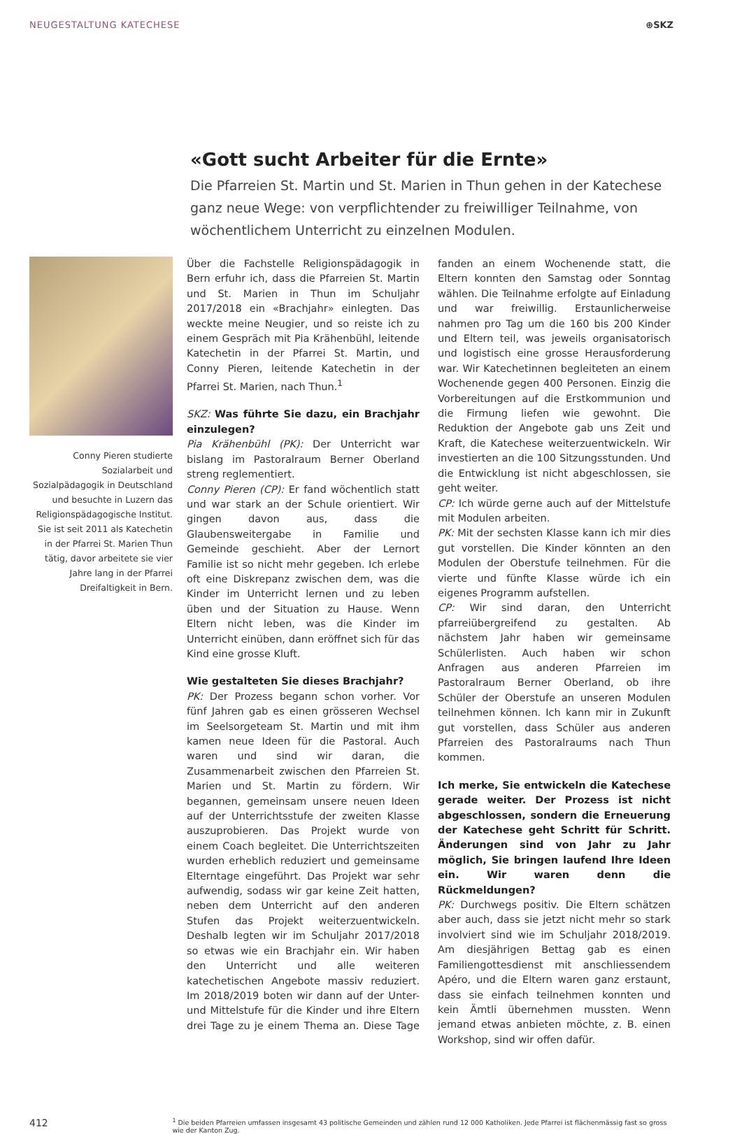NEUGESTALTUNG KATECHESE ⊕SKZ
«Gott sucht Arbeiter für die Ernte»
Die Pfarreien St. Martin und St. Marien in Thun gehen in der Katechese ganz neue Wege: von verpflichtender zu freiwilliger Teilnahme, von wöchentlichem Unterricht zu einzelnen Modulen.
Conny Pieren studierte Sozialarbeit und Sozialpädagogik in Deutschland und besuchte in Luzern das Religionspädagogische Institut. Sie ist seit 2011 als Katechetin in der Pfarrei St. Marien Thun tätig, davor arbeitete sie vier Jahre lang in der Pfarrei Dreifaltigkeit in Bern.
Über die Fachstelle Religionspädagogik in Bern erfuhr ich, dass die Pfarreien St. Martin und St. Marien in Thun im Schuljahr 2017/2018 ein «Brachjahr» einlegten. Das weckte meine Neugier, und so reiste ich zu einem Gespräch mit Pia Krähenbühl, leitende Katechetin in der Pfarrei St. Martin, und Conny Pieren, leitende Katechetin in der Pfarrei St. Marien, nach Thun.<sup>1</sup>
SKZ: Was führte Sie dazu, ein Brachjahr einzulegen?
Pia Krähenbühl (PK): Der Unterricht war bislang im Pastoralraum Berner Oberland streng reglementiert.
Conny Pieren (CP): Er fand wöchentlich statt und war stark an der Schule orientiert. Wir gingen davon aus, dass die Glaubensweitergabe in Familie und Gemeinde geschieht. Aber der Lernort Familie ist so nicht mehr gegeben. Ich erlebe oft eine Diskrepanz zwischen dem, was die Kinder im Unterricht lernen und zu leben üben und der Situation zu Hause. Wenn Eltern nicht leben, was die Kinder im Unterricht einüben, dann eröffnet sich für das Kind eine grosse Kluft.
Wie gestalteten Sie dieses Brachjahr?
PK: Der Prozess begann schon vorher. Vor fünf Jahren gab es einen grösseren Wechsel im Seelsorgeteam St. Martin und mit ihm kamen neue Ideen für die Pastoral. Auch waren und sind wir daran, die Zusammenarbeit zwischen den Pfarreien St. Marien und St. Martin zu fördern. Wir begannen, gemeinsam unsere neuen Ideen auf der Unterrichtsstufe der zweiten Klasse auszuprobieren. Das Projekt wurde von einem Coach begleitet. Die Unterrichtszeiten wurden erheblich reduziert und gemeinsame Elterntage eingeführt. Das Projekt war sehr aufwendig, sodass wir gar keine Zeit hatten, neben dem Unterricht auf den anderen Stufen das Projekt weiterzuentwickeln. Deshalb legten wir im Schuljahr 2017/2018 so etwas wie ein Brachjahr ein. Wir haben den Unterricht und alle weiteren katechetischen Angebote massiv reduziert. Im 2018/2019 boten wir dann auf der Unter- und Mittelstufe für die Kinder und ihre Eltern drei Tage zu je einem Thema an. Diese Tage fanden an einem Wochenende statt, die Eltern konnten den Samstag oder Sonntag wählen. Die Teilnahme erfolgte auf Einladung und war freiwillig. Erstaunlicherweise nahmen pro Tag um die 160 bis 200 Kinder und Eltern teil, was jeweils organisatorisch und logistisch eine grosse Herausforderung war. Wir Katechetinnen begleiteten an einem Wochenende gegen 400 Personen. Einzig die Vorbereitungen auf die Erstkommunion und die Firmung liefen wie gewohnt. Die Reduktion der Angebote gab uns Zeit und Kraft, die Katechese weiterzuentwickeln. Wir investierten an die 100 Sitzungsstunden. Und die Entwicklung ist nicht abgeschlossen, sie geht weiter.
CP: Ich würde gerne auch auf der Mittelstufe mit Modulen arbeiten.
PK: Mit der sechsten Klasse kann ich mir dies gut vorstellen. Die Kinder könnten an den Modulen der Oberstufe teilnehmen. Für die vierte und fünfte Klasse würde ich ein eigenes Programm aufstellen.
CP: Wir sind daran, den Unterricht pfarreiübergreifend zu gestalten. Ab nächstem Jahr haben wir gemeinsame Schülerlisten. Auch haben wir schon Anfragen aus anderen Pfarreien im Pastoralraum Berner Oberland, ob ihre Schüler der Oberstufe an unseren Modulen teilnehmen können. Ich kann mir in Zukunft gut vorstellen, dass Schüler aus anderen Pfarreien des Pastoralraums nach Thun kommen.
Ich merke, Sie entwickeln die Katechese gerade weiter. Der Prozess ist nicht abgeschlossen, sondern die Erneuerung der Katechese geht Schritt für Schritt. Änderungen sind von Jahr zu Jahr möglich, Sie bringen laufend Ihre Ideen ein. Wir waren denn die Rückmeldungen?
PK: Durchwegs positiv. Die Eltern schätzen aber auch, dass sie jetzt nicht mehr so stark involviert sind wie im Schuljahr 2018/2019. Am diesjährigen Bettag gab es einen Familiengottesdienst mit anschliessendem Apéro, und die Eltern waren ganz erstaunt, dass sie einfach teilnehmen konnten und kein Ämtli übernehmen mussten. Wenn jemand etwas anbieten möchte, z. B. einen Workshop, sind wir offen dafür.
412
<sup>1</sup> Die beiden Pfarreien umfassen insgesamt 43 politische Gemeinden und zählen rund 12 000 Katholiken. Jede Pfarrei ist flächenmässig fast so gross wie der Kanton Zug.